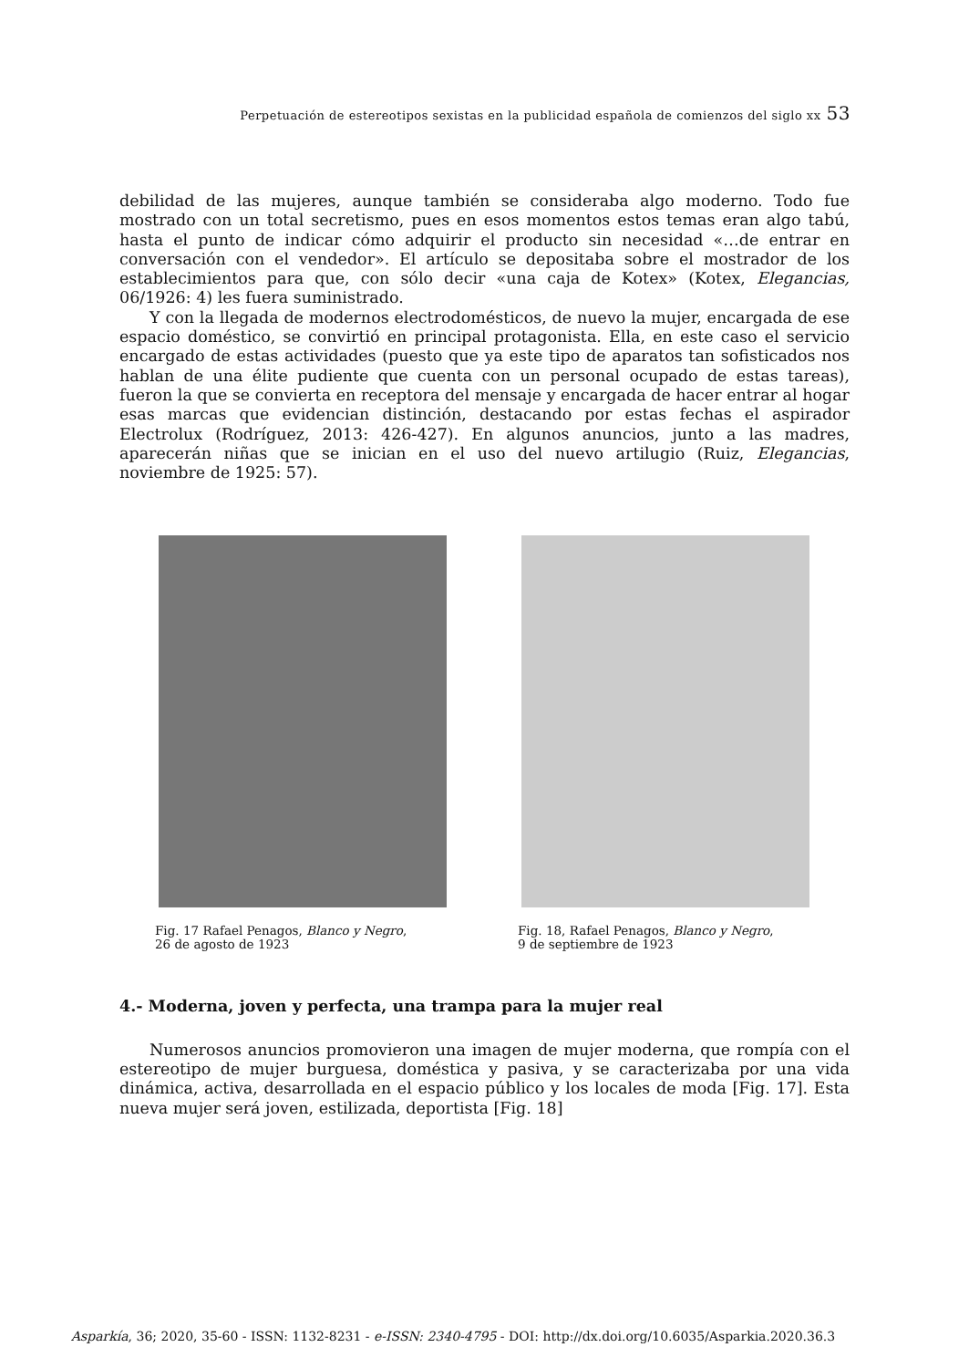Perpetuación de estereotipos sexistas en la publicidad española de comienzos del siglo xx 53
debilidad de las mujeres, aunque también se consideraba algo moderno. Todo fue mostrado con un total secretismo, pues en esos momentos estos temas eran algo tabú, hasta el punto de indicar cómo adquirir el producto sin necesidad «…de entrar en conversación con el vendedor». El artículo se depositaba sobre el mostrador de los establecimientos para que, con sólo decir «una caja de Kotex» (Kotex, Elegancias, 06/1926: 4) les fuera suministrado.
Y con la llegada de modernos electrodomésticos, de nuevo la mujer, encargada de ese espacio doméstico, se convirtió en principal protagonista. Ella, en este caso el servicio encargado de estas actividades (puesto que ya este tipo de aparatos tan sofisticados nos hablan de una élite pudiente que cuenta con un personal ocupado de estas tareas), fueron la que se convierta en receptora del mensaje y encargada de hacer entrar al hogar esas marcas que evidencian distinción, destacando por estas fechas el aspirador Electrolux (Rodríguez, 2013: 426-427). En algunos anuncios, junto a las madres, aparecerán niñas que se inician en el uso del nuevo artilugio (Ruiz, Elegancias, noviembre de 1925: 57).
Fig. 17 Rafael Penagos, Blanco y Negro,
26 de agosto de 1923
Fig. 18, Rafael Penagos, Blanco y Negro,
9 de septiembre de 1923
4.- Moderna, joven y perfecta, una trampa para la mujer real
Numerosos anuncios promovieron una imagen de mujer moderna, que rompía con el estereotipo de mujer burguesa, doméstica y pasiva, y se caracterizaba por una vida dinámica, activa, desarrollada en el espacio público y los locales de moda [Fig. 17]. Esta nueva mujer será joven, estilizada, deportista [Fig. 18]
Asparkía, 36; 2020, 35-60 - ISSN: 1132-8231 - e-ISSN: 2340-4795 - DOI: http://dx.doi.org/10.6035/Asparkia.2020.36.3